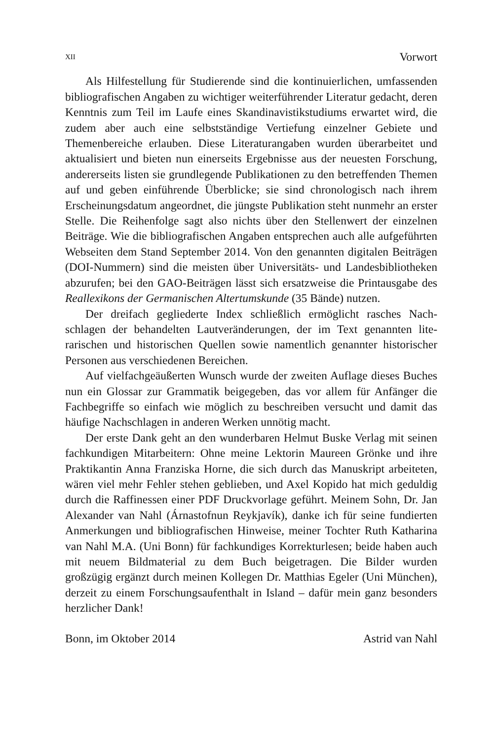XII Vorwort
Als Hilfestellung für Studierende sind die kontinuierlichen, umfassen­den bibliografischen Angaben zu wichtiger weiterführender Literatur ge­dacht, deren Kenntnis zum Teil im Laufe eines Skandinavistikstudiums er­wartet wird, die zudem aber auch eine selbstständige Vertiefung einzelner Gebiete und Themenbereiche erlauben. Diese Literaturangaben wurden überarbeitet und aktualisiert und bieten nun einerseits Ergebnisse aus der neuesten Forschung, andererseits listen sie grundlegende Publikationen zu den betreffenden Themen auf und geben einführende Überblicke; sie sind chronologisch nach ihrem Erscheinungsdatum angeordnet, die jüngste Publikation steht nunmehr an erster Stelle. Die Reihenfolge sagt also nichts über den Stellenwert der einzelnen Beiträge. Wie die bibliografischen An­gaben entsprechen auch alle aufgeführten Webseiten dem Stand September 2014. Von den genannten digitalen Beiträgen (DOI-Nummern) sind die meisten über Universitäts- und Landesbibliotheken abzurufen; bei den GAO-Beiträgen lässt sich ersatzweise die Printausgabe des Reallexikons der Germanischen Altertumskunde (35 Bände) nutzen.
Der dreifach gegliederte Index schließlich ermöglicht rasches Nach­schlagen der behandelten Lautveränderungen, der im Text genannten lite­rarischen und historischen Quellen sowie namentlich genannter histori­scher Personen aus verschiedenen Bereichen.
Auf vielfachgeäußerten Wunsch wurde der zweiten Auflage dieses Bu­ches nun ein Glossar zur Grammatik beigegeben, das vor allem für Anfän­ger die Fachbegriffe so einfach wie möglich zu beschreiben versucht und damit das häufige Nachschlagen in anderen Werken unnötig macht.
Der erste Dank geht an den wunderbaren Helmut Buske Verlag mit seinen fachkundigen Mitarbeitern: Ohne meine Lektorin Maureen Grönke und ihre Praktikantin Anna Franziska Horne, die sich durch das Manu­skript arbeiteten, wären viel mehr Fehler stehen geblieben, und Axel Ko­pido hat mich geduldig durch die Raffinessen einer PDF Druckvorlage ge­führt. Meinem Sohn, Dr. Jan Alexander van Nahl (Árnastofnun Reykja­vík), danke ich für seine fundierten Anmerkungen und bibliografischen Hinweise, meiner Tochter Ruth Katharina van Nahl M.A. (Uni Bonn) für fachkundiges Korrekturlesen; beide haben auch mit neuem Bildmaterial zu dem Buch beigetragen. Die Bilder wurden großzügig ergänzt durch meinen Kollegen Dr. Matthias Egeler (Uni München), derzeit zu einem For­schungsaufenthalt in Island – dafür mein ganz besonders herzlicher Dank!
Bonn, im Oktober 2014 Astrid van Nahl